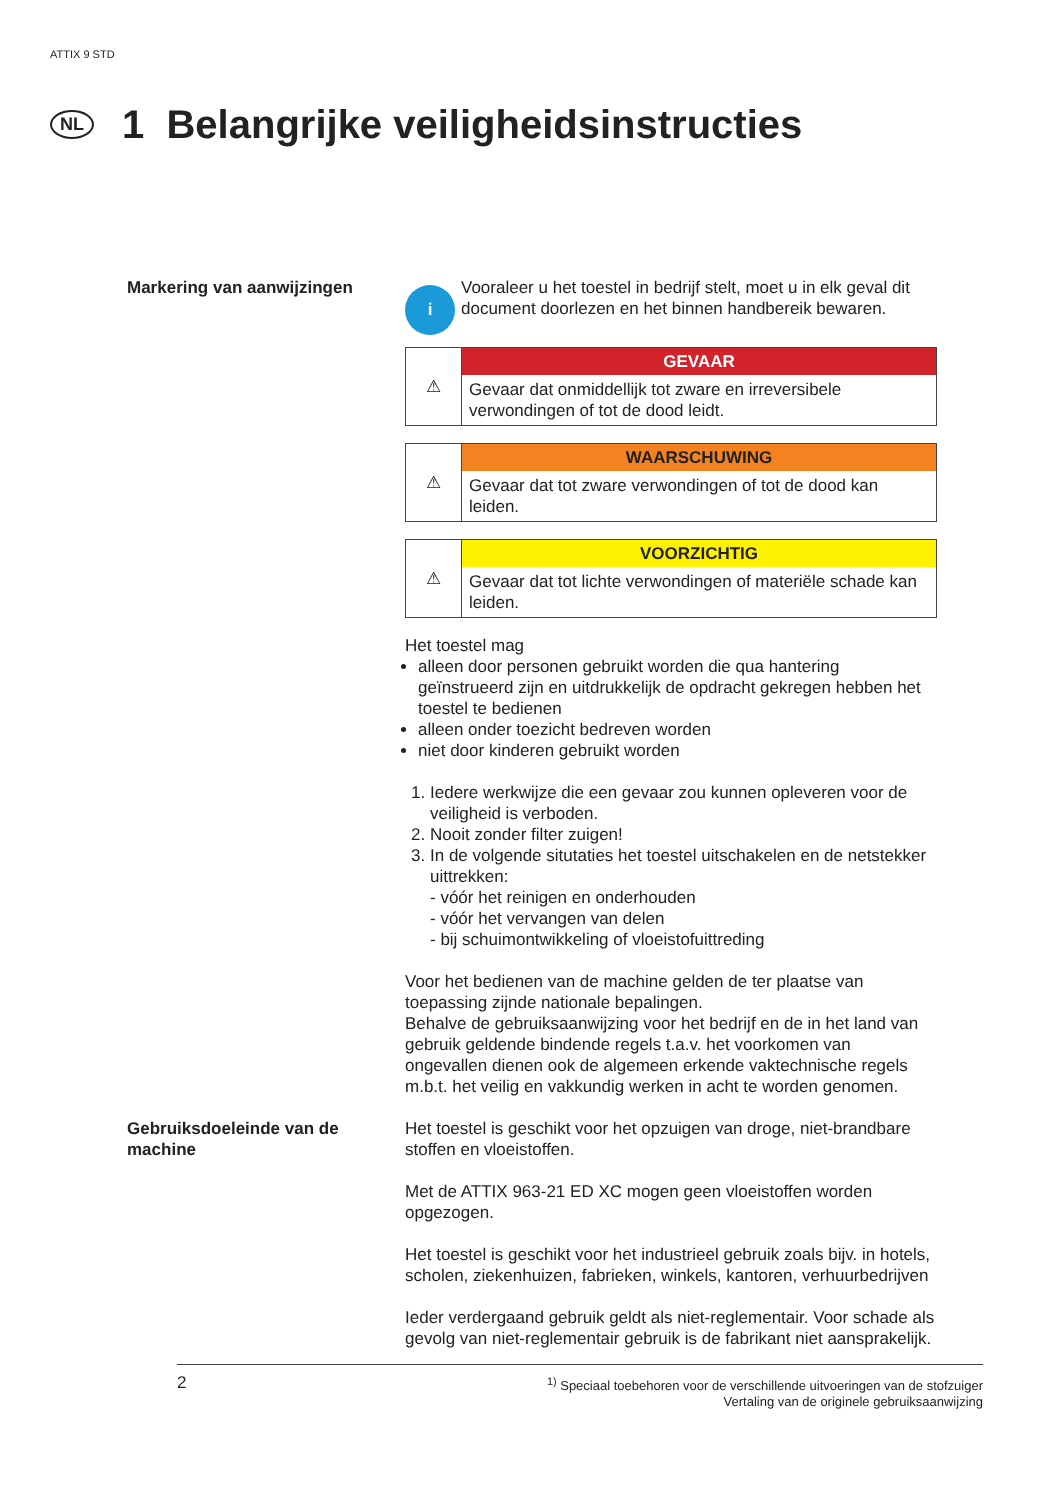ATTIX 9 STD
NL 1 Belangrijke veiligheidsinstructies
Markering van aanwijzingen
i
Vooraleer u het toestel in bedrijf stelt, moet u in elk geval dit document doorlezen en het binnen handbereik bewaren.
⚠
GEVAAR
Gevaar dat onmiddellijk tot zware en irreversibele verwondingen of tot de dood leidt.
⚠
WAARSCHUWING
Gevaar dat tot zware verwondingen of tot de dood kan leiden.
⚠
VOORZICHTIG
Gevaar dat tot lichte verwondingen of materiële schade kan leiden.
Het toestel mag
alleen door personen gebruikt worden die qua hantering geïnstrueerd zijn en uitdrukkelijk de opdracht gekregen hebben het toestel te bedienen
alleen onder toezicht bedreven worden
niet door kinderen gebruikt worden
1. Iedere werkwijze die een gevaar zou kunnen opleveren voor de veiligheid is verboden.
2. Nooit zonder filter zuigen!
3. In de volgende situtaties het toestel uitschakelen en de netstekker uittrekken:
- vóór het reinigen en onderhouden
- vóór het vervangen van delen
- bij schuimontwikkeling of vloeistofuittreding
Voor het bedienen van de machine gelden de ter plaatse van toepassing zijnde nationale bepalingen.
Behalve de gebruiksaanwijzing voor het bedrijf en de in het land van gebruik geldende bindende regels t.a.v. het voorkomen van ongevallen dienen ook de algemeen erkende vaktechnische regels m.b.t. het veilig en vakkundig werken in acht te worden genomen.
Gebruiksdoeleinde van de machine
Het toestel is geschikt voor het opzuigen van droge, niet-brandbare stoffen en vloeistoffen.
Met de ATTIX 963-21 ED XC mogen geen vloeistoffen worden opgezogen.
Het toestel is geschikt voor het industrieel gebruik zoals bijv. in hotels, scholen, ziekenhuizen, fabrieken, winkels, kantoren, verhuurbedrijven
Ieder verdergaand gebruik geldt als niet-reglementair. Voor schade als gevolg van niet-reglementair gebruik is de fabrikant niet aansprakelijk.
2
<sup>1)</sup> Speciaal toebehoren voor de verschillende uitvoeringen van de stofzuiger
Vertaling van de originele gebruiksaanwijzing